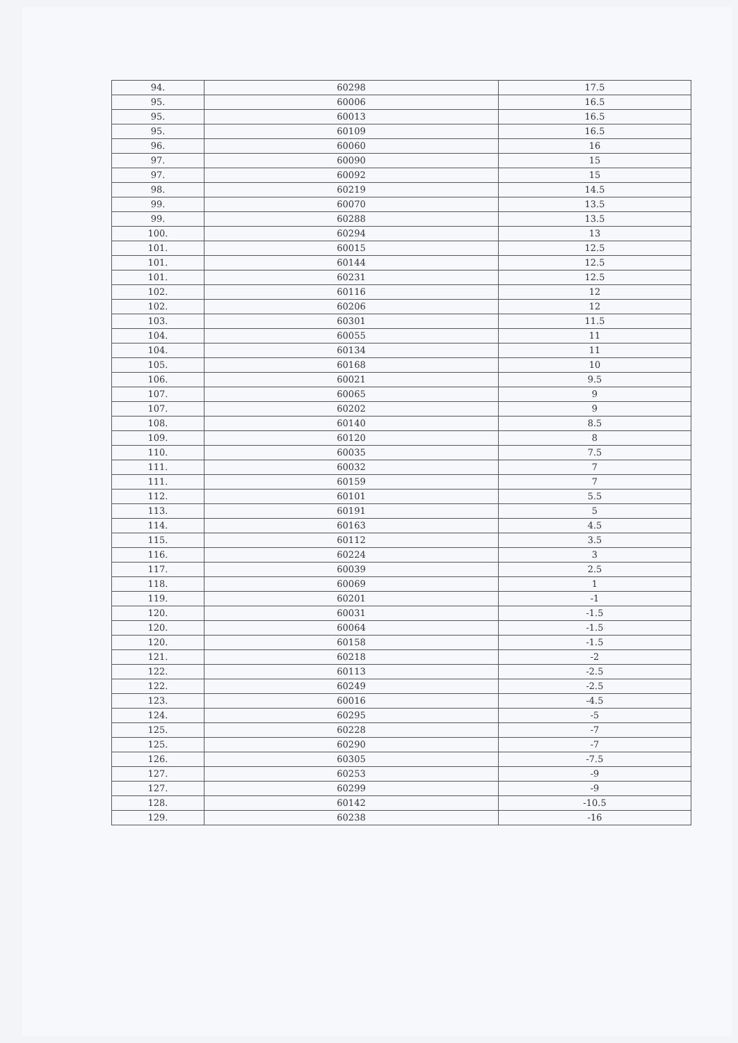| 94. | 60298 | 17.5 |
| 95. | 60006 | 16.5 |
| 95. | 60013 | 16.5 |
| 95. | 60109 | 16.5 |
| 96. | 60060 | 16 |
| 97. | 60090 | 15 |
| 97. | 60092 | 15 |
| 98. | 60219 | 14.5 |
| 99. | 60070 | 13.5 |
| 99. | 60288 | 13.5 |
| 100. | 60294 | 13 |
| 101. | 60015 | 12.5 |
| 101. | 60144 | 12.5 |
| 101. | 60231 | 12.5 |
| 102. | 60116 | 12 |
| 102. | 60206 | 12 |
| 103. | 60301 | 11.5 |
| 104. | 60055 | 11 |
| 104. | 60134 | 11 |
| 105. | 60168 | 10 |
| 106. | 60021 | 9.5 |
| 107. | 60065 | 9 |
| 107. | 60202 | 9 |
| 108. | 60140 | 8.5 |
| 109. | 60120 | 8 |
| 110. | 60035 | 7.5 |
| 111. | 60032 | 7 |
| 111. | 60159 | 7 |
| 112. | 60101 | 5.5 |
| 113. | 60191 | 5 |
| 114. | 60163 | 4.5 |
| 115. | 60112 | 3.5 |
| 116. | 60224 | 3 |
| 117. | 60039 | 2.5 |
| 118. | 60069 | 1 |
| 119. | 60201 | -1 |
| 120. | 60031 | -1.5 |
| 120. | 60064 | -1.5 |
| 120. | 60158 | -1.5 |
| 121. | 60218 | -2 |
| 122. | 60113 | -2.5 |
| 122. | 60249 | -2.5 |
| 123. | 60016 | -4.5 |
| 124. | 60295 | -5 |
| 125. | 60228 | -7 |
| 125. | 60290 | -7 |
| 126. | 60305 | -7.5 |
| 127. | 60253 | -9 |
| 127. | 60299 | -9 |
| 128. | 60142 | -10.5 |
| 129. | 60238 | -16 |